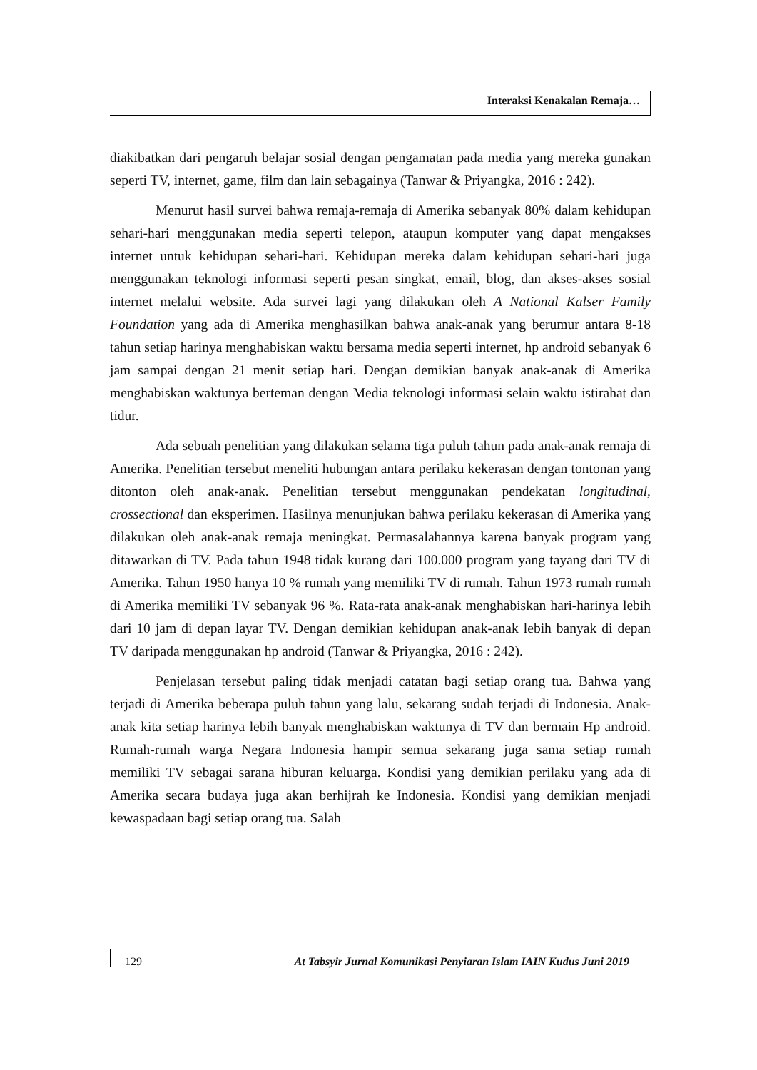Interaksi Kenakalan Remaja…
diakibatkan dari pengaruh belajar sosial dengan pengamatan pada media yang mereka gunakan seperti TV, internet, game, film dan lain sebagainya (Tanwar & Priyangka, 2016 : 242).
Menurut hasil survei bahwa remaja-remaja di Amerika sebanyak 80% dalam kehidupan sehari-hari menggunakan media seperti telepon, ataupun komputer yang dapat mengakses internet untuk kehidupan sehari-hari. Kehidupan mereka dalam kehidupan sehari-hari juga menggunakan teknologi informasi seperti pesan singkat, email, blog, dan akses-akses sosial internet melalui website. Ada survei lagi yang dilakukan oleh A National Kalser Family Foundation yang ada di Amerika menghasilkan bahwa anak-anak yang berumur antara 8-18 tahun setiap harinya menghabiskan waktu bersama media seperti internet, hp android sebanyak 6 jam sampai dengan 21 menit setiap hari. Dengan demikian banyak anak-anak di Amerika menghabiskan waktunya berteman dengan Media teknologi informasi selain waktu istirahat dan tidur.
Ada sebuah penelitian yang dilakukan selama tiga puluh tahun pada anak-anak remaja di Amerika. Penelitian tersebut meneliti hubungan antara perilaku kekerasan dengan tontonan yang ditonton oleh anak-anak. Penelitian tersebut menggunakan pendekatan longitudinal, crossectional dan eksperimen. Hasilnya menunjukan bahwa perilaku kekerasan di Amerika yang dilakukan oleh anak-anak remaja meningkat. Permasalahannya karena banyak program yang ditawarkan di TV. Pada tahun 1948 tidak kurang dari 100.000 program yang tayang dari TV di Amerika. Tahun 1950 hanya 10 % rumah yang memiliki TV di rumah. Tahun 1973 rumah rumah di Amerika memiliki TV sebanyak 96 %. Rata-rata anak-anak menghabiskan hari-harinya lebih dari 10 jam di depan layar TV. Dengan demikian kehidupan anak-anak lebih banyak di depan TV daripada menggunakan hp android (Tanwar & Priyangka, 2016 : 242).
Penjelasan tersebut paling tidak menjadi catatan bagi setiap orang tua. Bahwa yang terjadi di Amerika beberapa puluh tahun yang lalu, sekarang sudah terjadi di Indonesia. Anak-anak kita setiap harinya lebih banyak menghabiskan waktunya di TV dan bermain Hp android. Rumah-rumah warga Negara Indonesia hampir semua sekarang juga sama setiap rumah memiliki TV sebagai sarana hiburan keluarga. Kondisi yang demikian perilaku yang ada di Amerika secara budaya juga akan berhijrah ke Indonesia. Kondisi yang demikian menjadi kewaspadaan bagi setiap orang tua. Salah
129 At Tabsyir Jurnal Komunikasi Penyiaran Islam IAIN Kudus Juni 2019